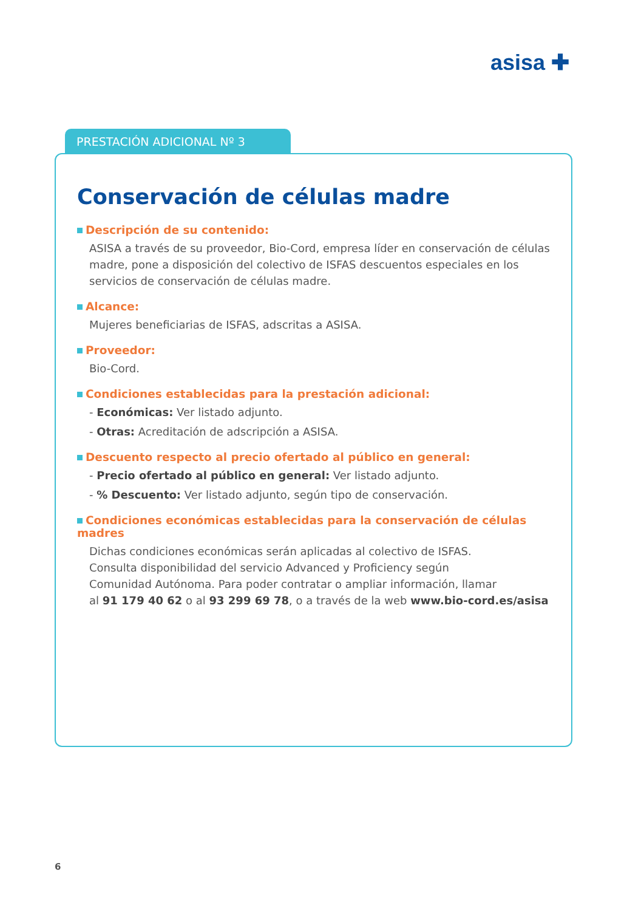asisa ✚
PRESTACIÓN ADICIONAL Nº 3
Conservación de células madre
Descripción de su contenido:
ASISA a través de su proveedor, Bio-Cord, empresa líder en conservación de células madre, pone a disposición del colectivo de ISFAS descuentos especiales en los servicios de conservación de células madre.
Alcance:
Mujeres beneficiarias de ISFAS, adscritas a ASISA.
Proveedor:
Bio-Cord.
Condiciones establecidas para la prestación adicional:
- Económicas: Ver listado adjunto.
- Otras: Acreditación de adscripción a ASISA.
Descuento respecto al precio ofertado al público en general:
- Precio ofertado al público en general: Ver listado adjunto.
- % Descuento: Ver listado adjunto, según tipo de conservación.
Condiciones económicas establecidas para la conservación de células madres
Dichas condiciones económicas serán aplicadas al colectivo de ISFAS.
Consulta disponibilidad del servicio Advanced y Proficiency según
Comunidad Autónoma. Para poder contratar o ampliar información, llamar
al 91 179 40 62 o al 93 299 69 78, o a través de la web www.bio-cord.es/asisa
6